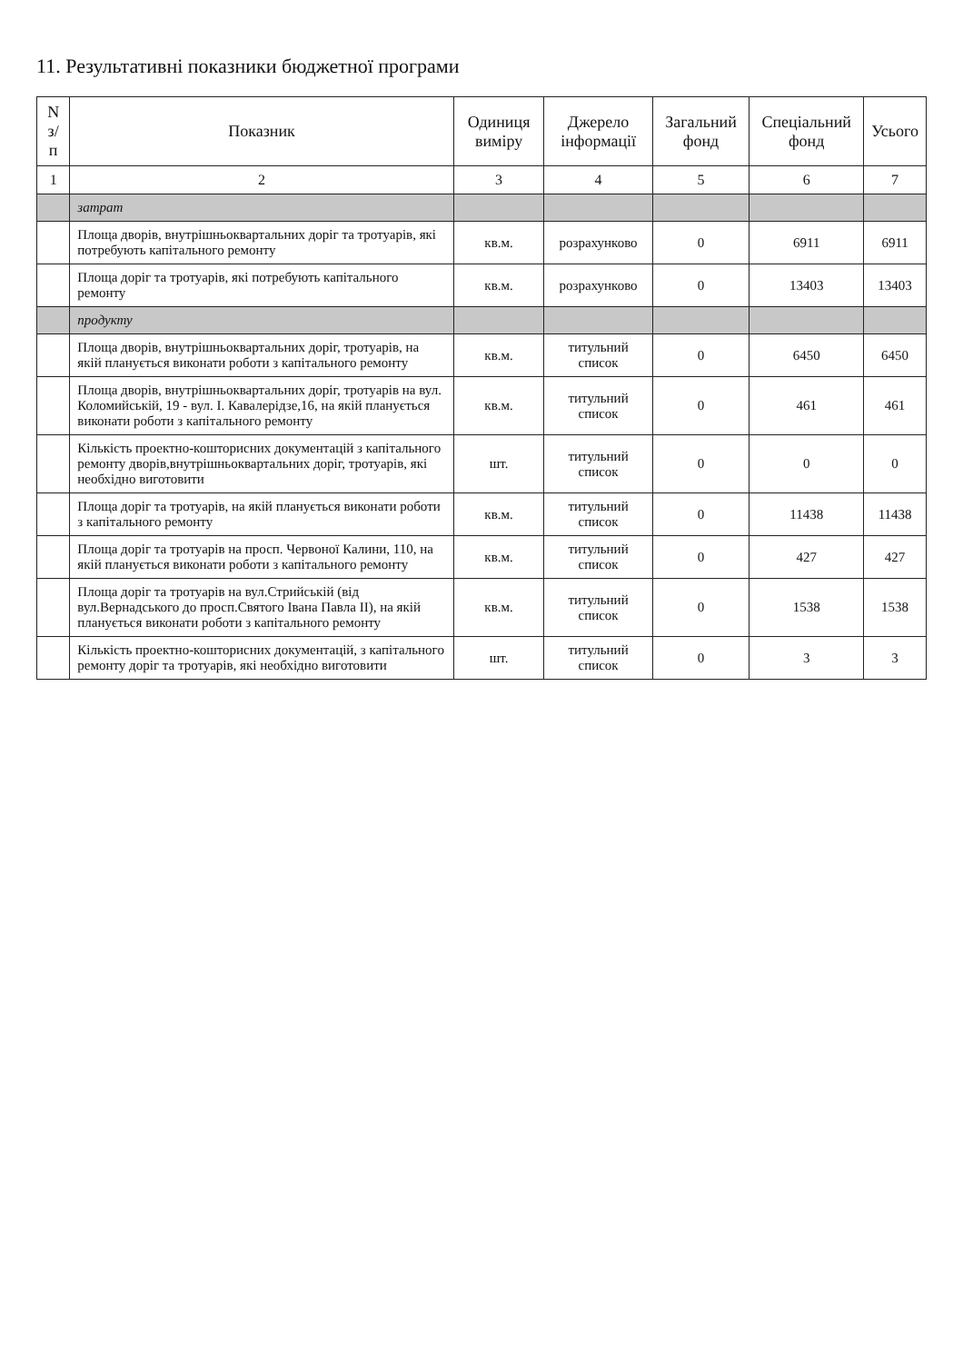11. Результативні показники бюджетної програми
| N з/п | Показник | Одиниця виміру | Джерело інформації | Загальний фонд | Спеціальний фонд | Усього |
| --- | --- | --- | --- | --- | --- | --- |
| 1 | 2 | 3 | 4 | 5 | 6 | 7 |
| | затрат | | | | | |
| | Площа дворів, внутрішньоквартальних доріг та тротуарів, які потребують капітального ремонту | кв.м. | розрахунково | 0 | 6911 | 6911 |
| | Площа доріг та тротуарів, які потребують капітального ремонту | кв.м. | розрахунково | 0 | 13403 | 13403 |
| | продукту | | | | | |
| | Площа дворів, внутрішньоквартальних доріг, тротуарів, на якій планується виконати роботи з капітального ремонту | кв.м. | титульний список | 0 | 6450 | 6450 |
| | Площа дворів, внутрішньоквартальних доріг, тротуарів на вул. Коломийській, 19 - вул. І. Кавалерідзе,16, на якій планується виконати роботи з капітального ремонту | кв.м. | титульний список | 0 | 461 | 461 |
| | Кількість проектно-кошторисних документацій з капітального ремонту дворів,внутрішньоквартальних доріг, тротуарів, які необхідно виготовити | шт. | титульний список | 0 | 0 | 0 |
| | Площа доріг та тротуарів, на якій планується виконати роботи з капітального ремонту | кв.м. | титульний список | 0 | 11438 | 11438 |
| | Площа доріг та тротуарів на просп. Червоної Калини, 110, на якій планується виконати роботи з капітального ремонту | кв.м. | титульний список | 0 | 427 | 427 |
| | Площа доріг та тротуарів на вул.Стрийській (від вул.Вернадського до просп.Святого Івана Павла ІІ), на якій планується виконати роботи з капітального ремонту | кв.м. | титульний список | 0 | 1538 | 1538 |
| | Кількість проектно-кошторисних документацій, з капітального ремонту доріг та тротуарів, які необхідно виготовити | шт. | титульний список | 0 | 3 | 3 |